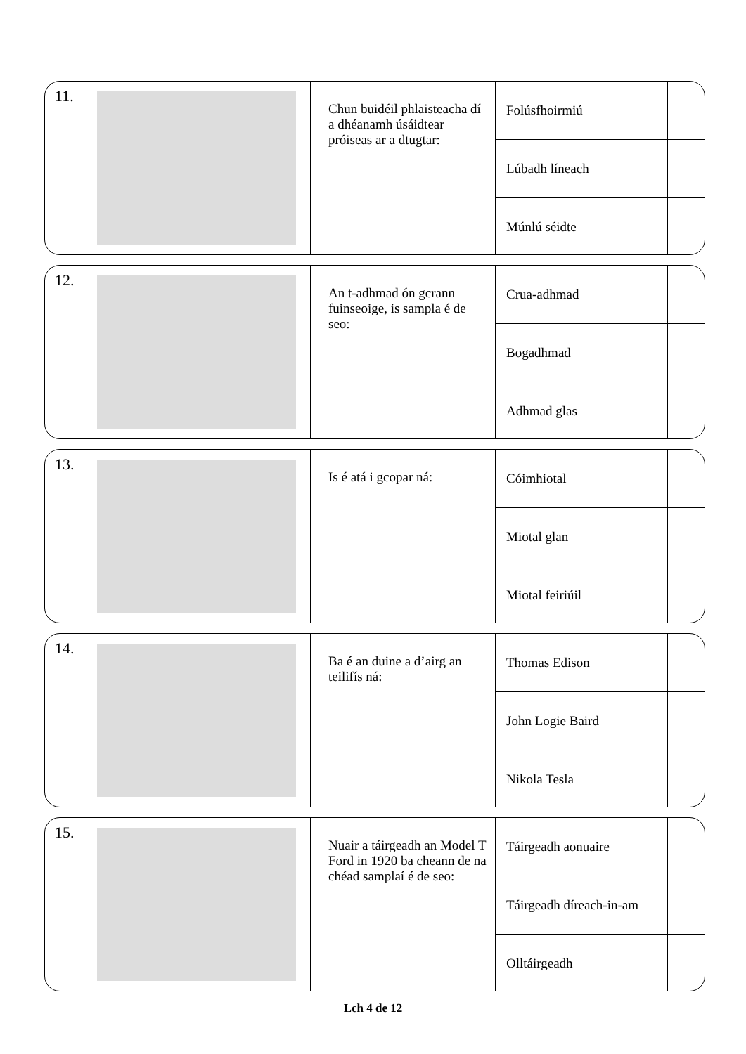11.
Chun buidéil phlaisteacha dí a dhéanamh úsáidtear próiseas ar a dtugtar:
Folúsfhoirmiú
Lúbadh líneach
Múnlú séidte
12.
An t-adhmad ón gcrann fuinseoige, is sampla é de seo:
Crua-adhmad
Bogadhmad
Adhmad glas
13.
Is é atá i gcopar ná:
Cóimhiotal
Miotal glan
Miotal feiriúil
14.
Ba é an duine a d’airg an teilifís ná:
Thomas Edison
John Logie Baird
Nikola Tesla
15.
Nuair a táirgeadh an Model T Ford in 1920 ba cheann de na chéad samplaí é de seo:
Táirgeadh aonuaire
Táirgeadh díreach-in-am
Olltáirgeadh
Lch 4 de 12